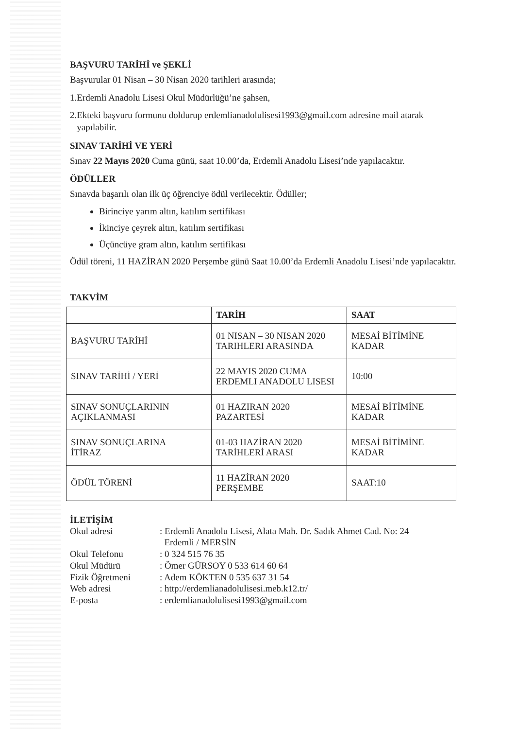BAŞVURU TARİHİ ve ŞEKLİ
Başvurular 01 Nisan – 30 Nisan 2020 tarihleri arasında;
1.Erdemli Anadolu Lisesi Okul Müdürlüğü’ne şahsen,
2.Ekteki başvuru formunu doldurup erdemlianadolulisesi1993@gmail.com adresine mail atarak
yapılabilir.
SINAV TARİHİ VE YERİ
Sınav 22 Mayıs 2020 Cuma günü, saat 10.00’da, Erdemli Anadolu Lisesi’nde yapılacaktır.
ÖDÜLLER
Sınavda başarılı olan ilk üç öğrenciye ödül verilecektir. Ödüller;
Birinciye yarım altın, katılım sertifikası
İkinciye çeyrek altın, katılım sertifikası
Üçüncüye gram altın, katılım sertifikası
Ödül töreni, 11 HAZİRAN 2020 Perşembe günü Saat 10.00’da Erdemli Anadolu Lisesi’nde yapılacaktır.
TAKVİM
| | TARİH | SAAT |
| --- | --- | --- |
| BAŞVURU TARİHİ | 01 NISAN – 30 NISAN 2020 TARIHLERI ARASINDA | MESAİ BİTİMİNE KADAR |
| SINAV TARİHİ / YERİ | 22 MAYIS 2020 CUMA ERDEMLI ANADOLU LISESI | 10:00 |
| SINAV SONUÇLARININ AÇIKLANMASI | 01 HAZIRAN 2020 PAZARTESİ | MESAİ BİTİMİNE KADAR |
| SINAV SONUÇLARINA İTİRAZ | 01-03 HAZİRAN 2020 TARİHLERİ ARASI | MESAİ BİTİMİNE KADAR |
| ÖDÜL TÖRENİ | 11 HAZİRAN 2020 PERŞEMBE | SAAT:10 |
İLETİŞİM
| Okul adresi | : Erdemli Anadolu Lisesi, Alata Mah. Dr. Sadık Ahmet Cad. No: 24 Erdemli / MERSİN |
| Okul Telefonu | : 0 324 515 76 35 |
| Okul Müdürü | : Ömer GÜRSOY 0 533 614 60 64 |
| Fizik Öğretmeni | : Adem KÖKTEN 0 535 637 31 54 |
| Web adresi | : http://erdemlianadolulisesi.meb.k12.tr/ |
| E-posta | : erdemlianadolulisesi1993@gmail.com |